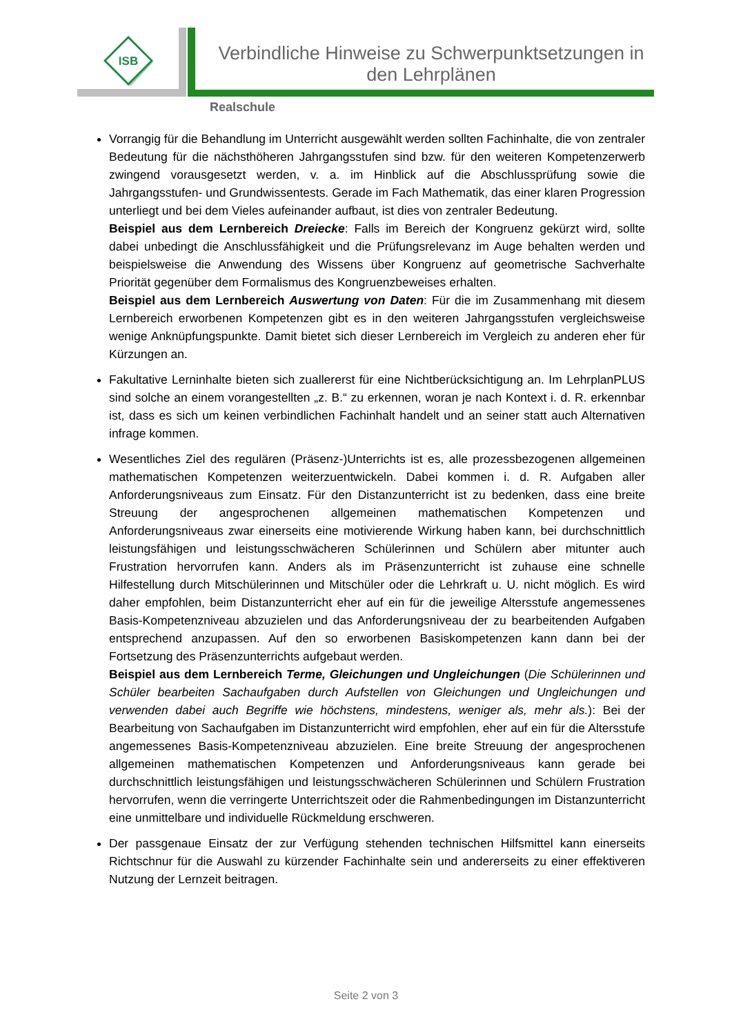ISB
Verbindliche Hinweise zu Schwerpunktsetzungen in den Lehrplänen
Realschule
Vorrangig für die Behandlung im Unterricht ausgewählt werden sollten Fachinhalte, die von zentraler Bedeutung für die nächsthöheren Jahrgangsstufen sind bzw. für den weiteren Kompetenzerwerb zwingend vorausgesetzt werden, v. a. im Hinblick auf die Abschlussprüfung sowie die Jahrgangsstufen- und Grundwissentests. Gerade im Fach Mathematik, das einer klaren Progression unterliegt und bei dem Vieles aufeinander aufbaut, ist dies von zentraler Bedeutung.
Beispiel aus dem Lernbereich Dreiecke: Falls im Bereich der Kongruenz gekürzt wird, sollte dabei unbedingt die Anschlussfähigkeit und die Prüfungsrelevanz im Auge behalten werden und beispielsweise die Anwendung des Wissens über Kongruenz auf geometrische Sachverhalte Priorität gegenüber dem Formalismus des Kongruenzbeweises erhalten.
Beispiel aus dem Lernbereich Auswertung von Daten: Für die im Zusammenhang mit diesem Lernbereich erworbenen Kompetenzen gibt es in den weiteren Jahrgangsstufen vergleichsweise wenige Anknüpfungspunkte. Damit bietet sich dieser Lernbereich im Vergleich zu anderen eher für Kürzungen an.
Fakultative Lerninhalte bieten sich zuallererst für eine Nichtberücksichtigung an. Im LehrplanPLUS sind solche an einem vorangestellten „z. B.“ zu erkennen, woran je nach Kontext i. d. R. erkennbar ist, dass es sich um keinen verbindlichen Fachinhalt handelt und an seiner statt auch Alternativen infrage kommen.
Wesentliches Ziel des regulären (Präsenz-)Unterrichts ist es, alle prozessbezogenen allgemeinen mathematischen Kompetenzen weiterzuentwickeln. Dabei kommen i. d. R. Aufgaben aller Anforderungsniveaus zum Einsatz. Für den Distanzunterricht ist zu bedenken, dass eine breite Streuung der angesprochenen allgemeinen mathematischen Kompetenzen und Anforderungsniveaus zwar einerseits eine motivierende Wirkung haben kann, bei durchschnittlich leistungsfähigen und leistungsschwächeren Schülerinnen und Schülern aber mitunter auch Frustration hervorrufen kann. Anders als im Präsenzunterricht ist zuhause eine schnelle Hilfestellung durch Mitschülerinnen und Mitschüler oder die Lehrkraft u. U. nicht möglich. Es wird daher empfohlen, beim Distanzunterricht eher auf ein für die jeweilige Altersstufe angemessenes Basis-Kompetenzniveau abzuzielen und das Anforderungsniveau der zu bearbeitenden Aufgaben entsprechend anzupassen. Auf den so erworbenen Basiskompetenzen kann dann bei der Fortsetzung des Präsenzunterrichts aufgebaut werden.
Beispiel aus dem Lernbereich Terme, Gleichungen und Ungleichungen (Die Schülerinnen und Schüler bearbeiten Sachaufgaben durch Aufstellen von Gleichungen und Ungleichungen und verwenden dabei auch Begriffe wie höchstens, mindestens, weniger als, mehr als.): Bei der Bearbeitung von Sachaufgaben im Distanzunterricht wird empfohlen, eher auf ein für die Altersstufe angemessenes Basis-Kompetenzniveau abzuzielen. Eine breite Streuung der angesprochenen allgemeinen mathematischen Kompetenzen und Anforderungsniveaus kann gerade bei durchschnittlich leistungsfähigen und leistungsschwächeren Schülerinnen und Schülern Frustration hervorrufen, wenn die verringerte Unterrichtszeit oder die Rahmenbedingungen im Distanzunterricht eine unmittelbare und individuelle Rückmeldung erschweren.
Der passgenaue Einsatz der zur Verfügung stehenden technischen Hilfsmittel kann einerseits Richtschnur für die Auswahl zu kürzender Fachinhalte sein und andererseits zu einer effektiveren Nutzung der Lernzeit beitragen.
Seite 2 von 3